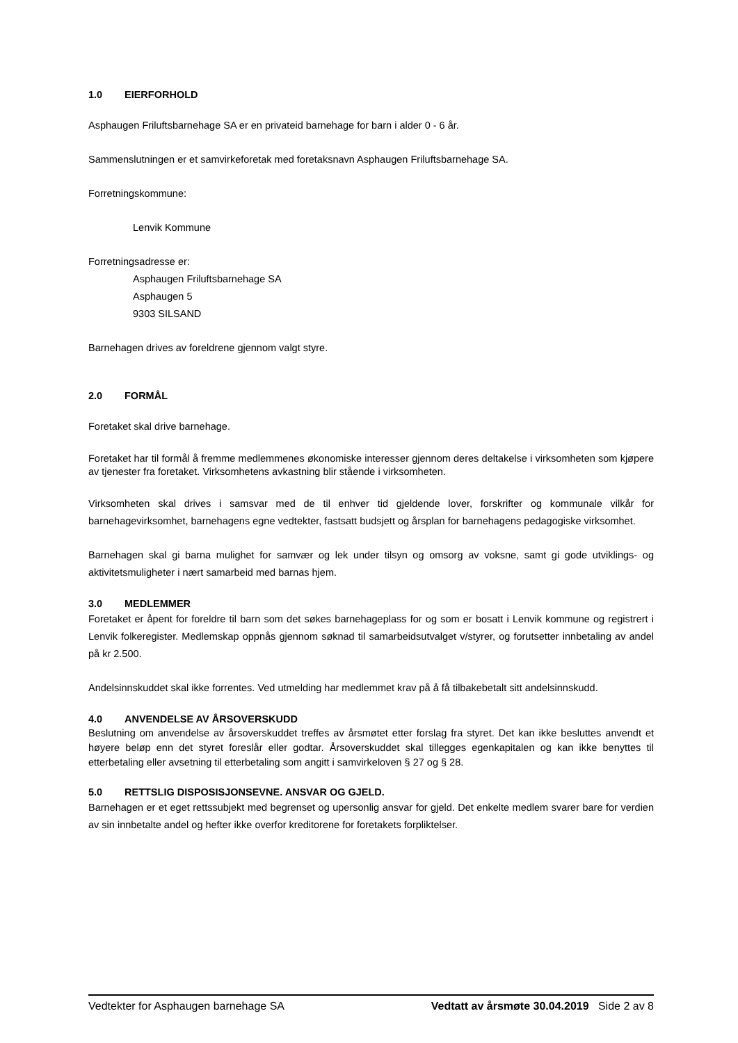1.0 EIERFORHOLD
Asphaugen Friluftsbarnehage SA er en privateid barnehage for barn i alder 0 - 6 år.
Sammenslutningen er et samvirkeforetak med foretaksnavn Asphaugen Friluftsbarnehage SA.
Forretningskommune:
Lenvik Kommune
Forretningsadresse er:
Asphaugen Friluftsbarnehage SA
Asphaugen 5
9303 SILSAND
Barnehagen drives av foreldrene gjennom valgt styre.
2.0 FORMÅL
Foretaket skal drive barnehage.
Foretaket har til formål å fremme medlemmenes økonomiske interesser gjennom deres deltakelse i virksomheten som kjøpere av tjenester fra foretaket. Virksomhetens avkastning blir stående i virksomheten.
Virksomheten skal drives i samsvar med de til enhver tid gjeldende lover, forskrifter og kommunale vilkår for barnehagevirksomhet, barnehagens egne vedtekter, fastsatt budsjett og årsplan for barnehagens pedagogiske virksomhet.
Barnehagen skal gi barna mulighet for samvær og lek under tilsyn og omsorg av voksne, samt gi gode utviklings- og aktivitetsmuligheter i nært samarbeid med barnas hjem.
3.0 MEDLEMMER
Foretaket er åpent for foreldre til barn som det søkes barnehageplass for og som er bosatt i Lenvik kommune og registrert i Lenvik folkeregister. Medlemskap oppnås gjennom søknad til samarbeidsutvalget v/styrer, og forutsetter innbetaling av andel på kr 2.500.
Andelsinnskuddet skal ikke forrentes. Ved utmelding har medlemmet krav på å få tilbakebetalt sitt andelsinnskudd.
4.0 ANVENDELSE AV ÅRSOVERSKUDD
Beslutning om anvendelse av årsoverskuddet treffes av årsmøtet etter forslag fra styret. Det kan ikke besluttes anvendt et høyere beløp enn det styret foreslår eller godtar. Årsoverskuddet skal tillegges egenkapitalen og kan ikke benyttes til etterbetaling eller avsetning til etterbetaling som angitt i samvirkeloven § 27 og § 28.
5.0 RETTSLIG DISPOSISJONSEVNE. ANSVAR OG GJELD.
Barnehagen er et eget rettssubjekt med begrenset og upersonlig ansvar for gjeld. Det enkelte medlem svarer bare for verdien av sin innbetalte andel og hefter ikke overfor kreditorene for foretakets forpliktelser.
Vedtekter for Asphaugen barnehage SA Vedtatt av årsmøte 30.04.2019 Side 2 av 8